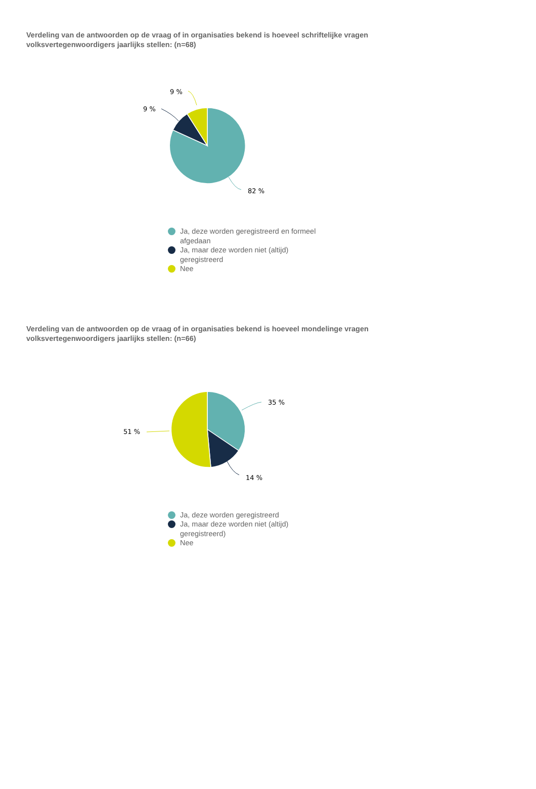Verdeling van de antwoorden op de vraag of in organisaties bekend is hoeveel schriftelijke vragen volksvertegenwoordigers jaarlijks stellen: (n=68)
82 %
9 %
9 %
Ja, deze worden geregistreerd en formeel afgedaan
Ja, maar deze worden niet (altijd) geregistreerd
Nee
Verdeling van de antwoorden op de vraag of in organisaties bekend is hoeveel mondelinge vragen volksvertegenwoordigers jaarlijks stellen: (n=66)
35 %
14 %
51 %
Ja, deze worden geregistreerd
Ja, maar deze worden niet (altijd) geregistreerd)
Nee